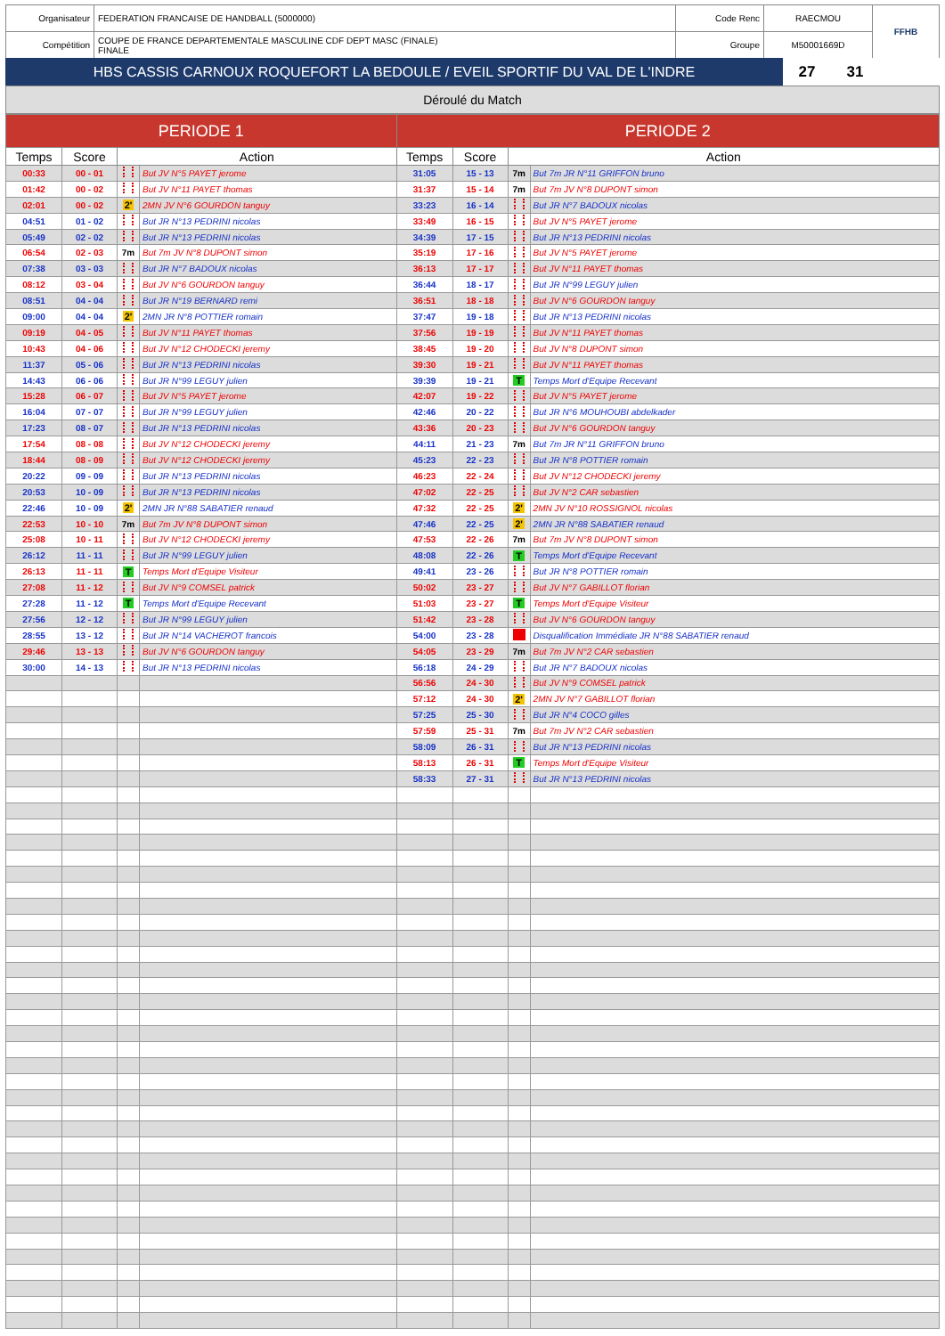| Organisateur | FEDERATION FRANCAISE DE HANDBALL (5000000) | Code Renc | RAECMOU | FFHB |
| Compétition | COUPE DE FRANCE DEPARTEMENTALE MASCULINE CDF DEPT MASC (FINALE) FINALE | Groupe | M50001669D | |
| HBS CASSIS CARNOUX ROQUEFORT LA BEDOULE / EVEIL SPORTIF DU VAL DE L'INDRE | 27 | 31 | |
Déroulé du Match
| PERIODE 1 | | | | PERIODE 2 | | | |
| --- | --- | --- | --- | --- | --- | --- | --- |
| Temps | Score | Action | | Temps | Score | Action | |
| 00:33 | 00 - 01 | | But JV N°5 PAYET jerome | 31:05 | 15 - 13 | 7m | But 7m JR N°11 GRIFFON bruno |
| 01:42 | 00 - 02 | | But JV N°11 PAYET thomas | 31:37 | 15 - 14 | 7m | But 7m JV N°8 DUPONT simon |
| 02:01 | 00 - 02 | 2' | 2MN JV N°6 GOURDON tanguy | 33:23 | 16 - 14 | | But JR N°7 BADOUX nicolas |
| 04:51 | 01 - 02 | | But JR N°13 PEDRINI nicolas | 33:49 | 16 - 15 | | But JV N°5 PAYET jerome |
| 05:49 | 02 - 02 | | But JR N°13 PEDRINI nicolas | 34:39 | 17 - 15 | | But JR N°13 PEDRINI nicolas |
| 06:54 | 02 - 03 | 7m | But 7m JV N°8 DUPONT simon | 35:19 | 17 - 16 | | But JV N°5 PAYET jerome |
| 07:38 | 03 - 03 | | But JR N°7 BADOUX nicolas | 36:13 | 17 - 17 | | But JV N°11 PAYET thomas |
| 08:12 | 03 - 04 | | But JV N°6 GOURDON tanguy | 36:44 | 18 - 17 | | But JR N°99 LEGUY julien |
| 08:51 | 04 - 04 | | But JR N°19 BERNARD remi | 36:51 | 18 - 18 | | But JV N°6 GOURDON tanguy |
| 09:00 | 04 - 04 | 2' | 2MN JR N°8 POTTIER romain | 37:47 | 19 - 18 | | But JR N°13 PEDRINI nicolas |
| 09:19 | 04 - 05 | | But JV N°11 PAYET thomas | 37:56 | 19 - 19 | | But JV N°11 PAYET thomas |
| 10:43 | 04 - 06 | | But JV N°12 CHODECKI jeremy | 38:45 | 19 - 20 | | But JV N°8 DUPONT simon |
| 11:37 | 05 - 06 | | But JR N°13 PEDRINI nicolas | 39:30 | 19 - 21 | | But JV N°11 PAYET thomas |
| 14:43 | 06 - 06 | | But JR N°99 LEGUY julien | 39:39 | 19 - 21 | T | Temps Mort d'Equipe Recevant |
| 15:28 | 06 - 07 | | But JV N°5 PAYET jerome | 42:07 | 19 - 22 | | But JV N°5 PAYET jerome |
| 16:04 | 07 - 07 | | But JR N°99 LEGUY julien | 42:46 | 20 - 22 | | But JR N°6 MOUHOUBI abdelkader |
| 17:23 | 08 - 07 | | But JR N°13 PEDRINI nicolas | 43:36 | 20 - 23 | | But JV N°6 GOURDON tanguy |
| 17:54 | 08 - 08 | | But JV N°12 CHODECKI jeremy | 44:11 | 21 - 23 | 7m | But 7m JR N°11 GRIFFON bruno |
| 18:44 | 08 - 09 | | But JV N°12 CHODECKI jeremy | 45:23 | 22 - 23 | | But JR N°8 POTTIER romain |
| 20:22 | 09 - 09 | | But JR N°13 PEDRINI nicolas | 46:23 | 22 - 24 | | But JV N°12 CHODECKI jeremy |
| 20:53 | 10 - 09 | | But JR N°13 PEDRINI nicolas | 47:02 | 22 - 25 | | But JV N°2 CAR sebastien |
| 22:46 | 10 - 09 | 2' | 2MN JR N°88 SABATIER renaud | 47:32 | 22 - 25 | 2' | 2MN JV N°10 ROSSIGNOL nicolas |
| 22:53 | 10 - 10 | 7m | But 7m JV N°8 DUPONT simon | 47:46 | 22 - 25 | 2' | 2MN JR N°88 SABATIER renaud |
| 25:08 | 10 - 11 | | But JV N°12 CHODECKI jeremy | 47:53 | 22 - 26 | 7m | But 7m JV N°8 DUPONT simon |
| 26:12 | 11 - 11 | | But JR N°99 LEGUY julien | 48:08 | 22 - 26 | T | Temps Mort d'Equipe Recevant |
| 26:13 | 11 - 11 | T | Temps Mort d'Equipe Visiteur | 49:41 | 23 - 26 | | But JR N°8 POTTIER romain |
| 27:08 | 11 - 12 | | But JV N°9 COMSEL patrick | 50:02 | 23 - 27 | | But JV N°7 GABILLOT florian |
| 27:28 | 11 - 12 | T | Temps Mort d'Equipe Recevant | 51:03 | 23 - 27 | T | Temps Mort d'Equipe Visiteur |
| 27:56 | 12 - 12 | | But JR N°99 LEGUY julien | 51:42 | 23 - 28 | | But JV N°6 GOURDON tanguy |
| 28:55 | 13 - 12 | | But JR N°14 VACHEROT francois | 54:00 | 23 - 28 | | Disqualification Immédiate JR N°88 SABATIER renaud |
| 29:46 | 13 - 13 | | But JV N°6 GOURDON tanguy | 54:05 | 23 - 29 | 7m | But 7m JV N°2 CAR sebastien |
| 30:00 | 14 - 13 | | But JR N°13 PEDRINI nicolas | 56:18 | 24 - 29 | | But JR N°7 BADOUX nicolas |
| | | | | 56:56 | 24 - 30 | | But JV N°9 COMSEL patrick |
| | | | | 57:12 | 24 - 30 | 2' | 2MN JV N°7 GABILLOT florian |
| | | | | 57:25 | 25 - 30 | | But JR N°4 COCO gilles |
| | | | | 57:59 | 25 - 31 | 7m | But 7m JV N°2 CAR sebastien |
| | | | | 58:09 | 26 - 31 | | But JR N°13 PEDRINI nicolas |
| | | | | 58:13 | 26 - 31 | T | Temps Mort d'Equipe Visiteur |
| | | | | 58:33 | 27 - 31 | | But JR N°13 PEDRINI nicolas |